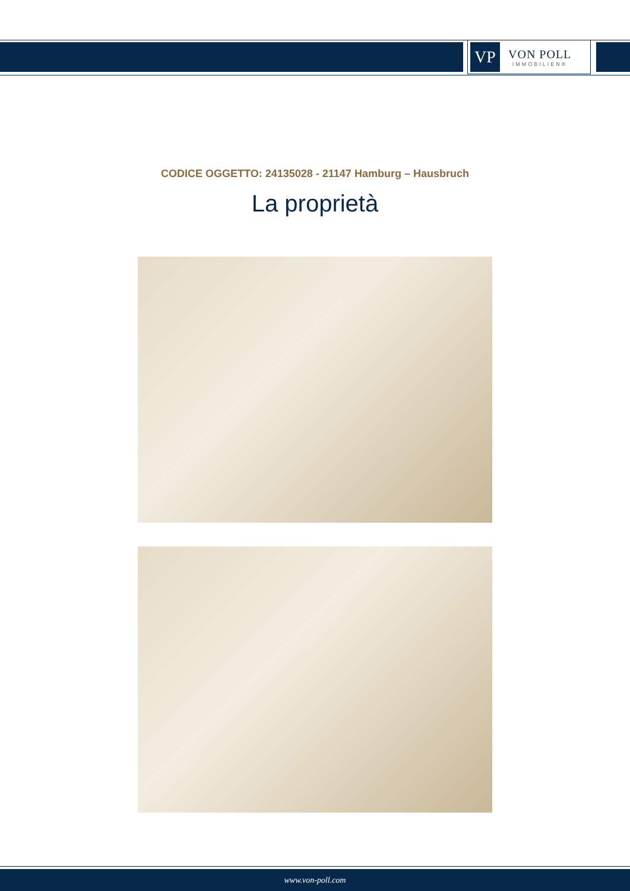VP
VON POLL
IMMOBILIEN®
CODICE OGGETTO: 24135028 - 21147 Hamburg – Hausbruch
La proprietà
www.von-poll.com